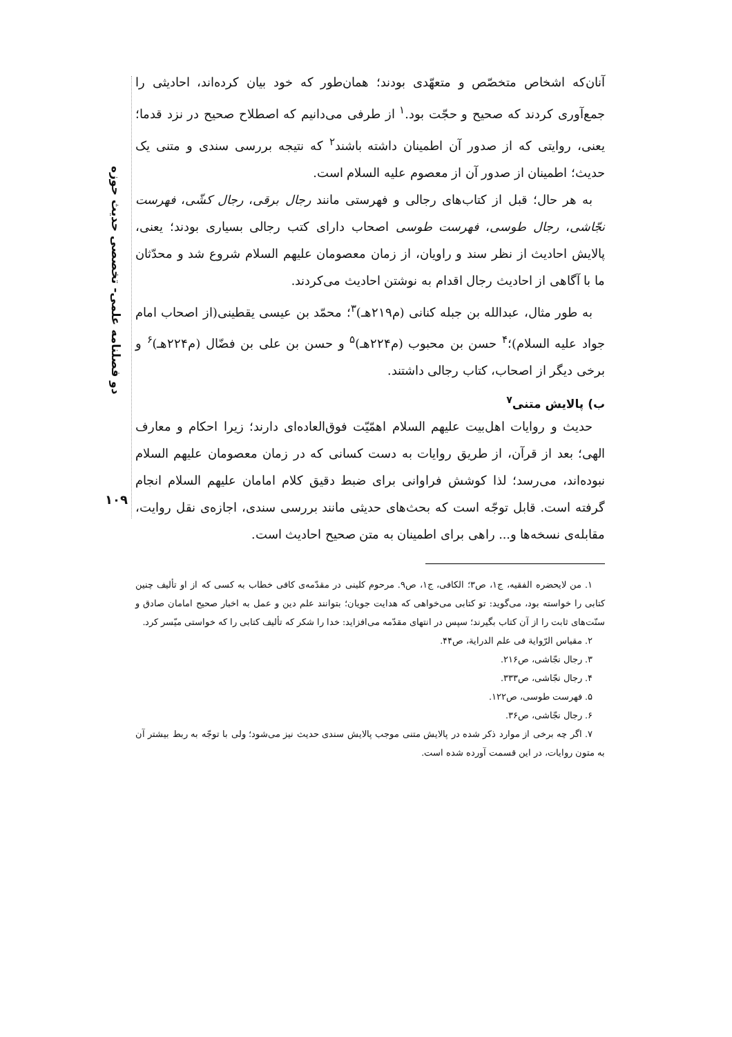دو فصلنامه علمی- تخصصی حدیث حوزه
۱۰۹
آنان‌که اشخاص متخصّص و متعهّدی بودند؛ همان‌طور که خود بیان کرده‌اند، احادیثی را جمع‌آوری کردند که صحیح و حجّت بود.<sup>۱</sup> از طرفی می‌دانیم که اصطلاح صحیح در نزد قدما؛ یعنی، روایتی که از صدور آن اطمینان داشته باشند<sup>۲</sup> که نتیجه بررسی سندی و متنی یک حدیث؛ اطمینان از صدور آن از معصوم علیه السلام است.
به هر حال؛ قبل از کتاب‌های رجالی و فهرستی مانند رجال برقی، رجال کشّی، فهرست نجّاشی، رجال طوسی، فهرست طوسی اصحاب دارای کتب رجالی بسیاری بودند؛ یعنی، پالایش احادیث از نظر سند و راویان، از زمان معصومان علیهم السلام شروع شد و محدّثان ما با آگاهی از احادیث رجال اقدام به نوشتن احادیث می‌کردند.
به طور مثال، عبدالله بن جبله کنانی (م۲۱۹هـ)<sup>۳</sup>؛ محمّد بن عیسی یقطینی(از اصحاب امام جواد علیه السلام)؛<sup>۴</sup> حسن بن محبوب (م۲۲۴هـ)<sup>۵</sup> و حسن بن علی بن فضّال (م۲۲۴هـ)<sup>۶</sup> و برخی دیگر از اصحاب، کتاب رجالی داشتند.
ب) پالایش متنی<sup>۷</sup>
حدیث و روایات اهل‌بیت علیهم السلام اهمّیّت فوق‌العاده‌ای دارند؛ زیرا احکام و معارف الهی؛ بعد از قرآن، از طریق روایات به دست کسانی که در زمان معصومان علیهم السلام نبوده‌اند، می‌رسد؛ لذا کوشش فراوانی برای ضبط دقیق کلام امامان علیهم السلام انجام گرفته است. قابل توجّه است که بحث‌های حدیثی مانند بررسی سندی، اجازه‌ی نقل روایت، مقابله‌ی نسخه‌ها و... راهی برای اطمینان به متن صحیح احادیث است.
۱. من لایحضره الفقیه، ج۱، ص۳؛ الکافی، ج۱، ص۹. مرحوم کلینی در مقدّمه‌ی کافی خطاب به کسی که از او تألیف چنین کتابی را خواسته بود، می‌گوید: تو کتابی می‌خواهی که هدایت جویان؛ بتوانند علم دین و عمل به اخبار صحیح امامان صادق و سنّت‌های ثابت را از آن کتاب بگیرند؛ سپس در انتهای مقدّمه می‌افزاید: خدا را شکر که تألیف کتابی را که خواستی میّسر کرد.
۲. مقیاس الرّوایة فی علم الدرایة، ص۴۴.
۳. رجال نجّاشی، ص۲۱۶.
۴. رجال نجّاشی، ص۳۳۳.
۵. فهرست طوسی، ص۱۲۲.
۶. رجال نجّاشی، ص۳۶.
۷. اگر چه برخی از موارد ذکر شده در پالایش متنی موجب پالایش سندی حدیث نیز می‌شود؛ ولی با توجّه به ربط بیشتر آن به متون روایات، در این قسمت آورده شده است.